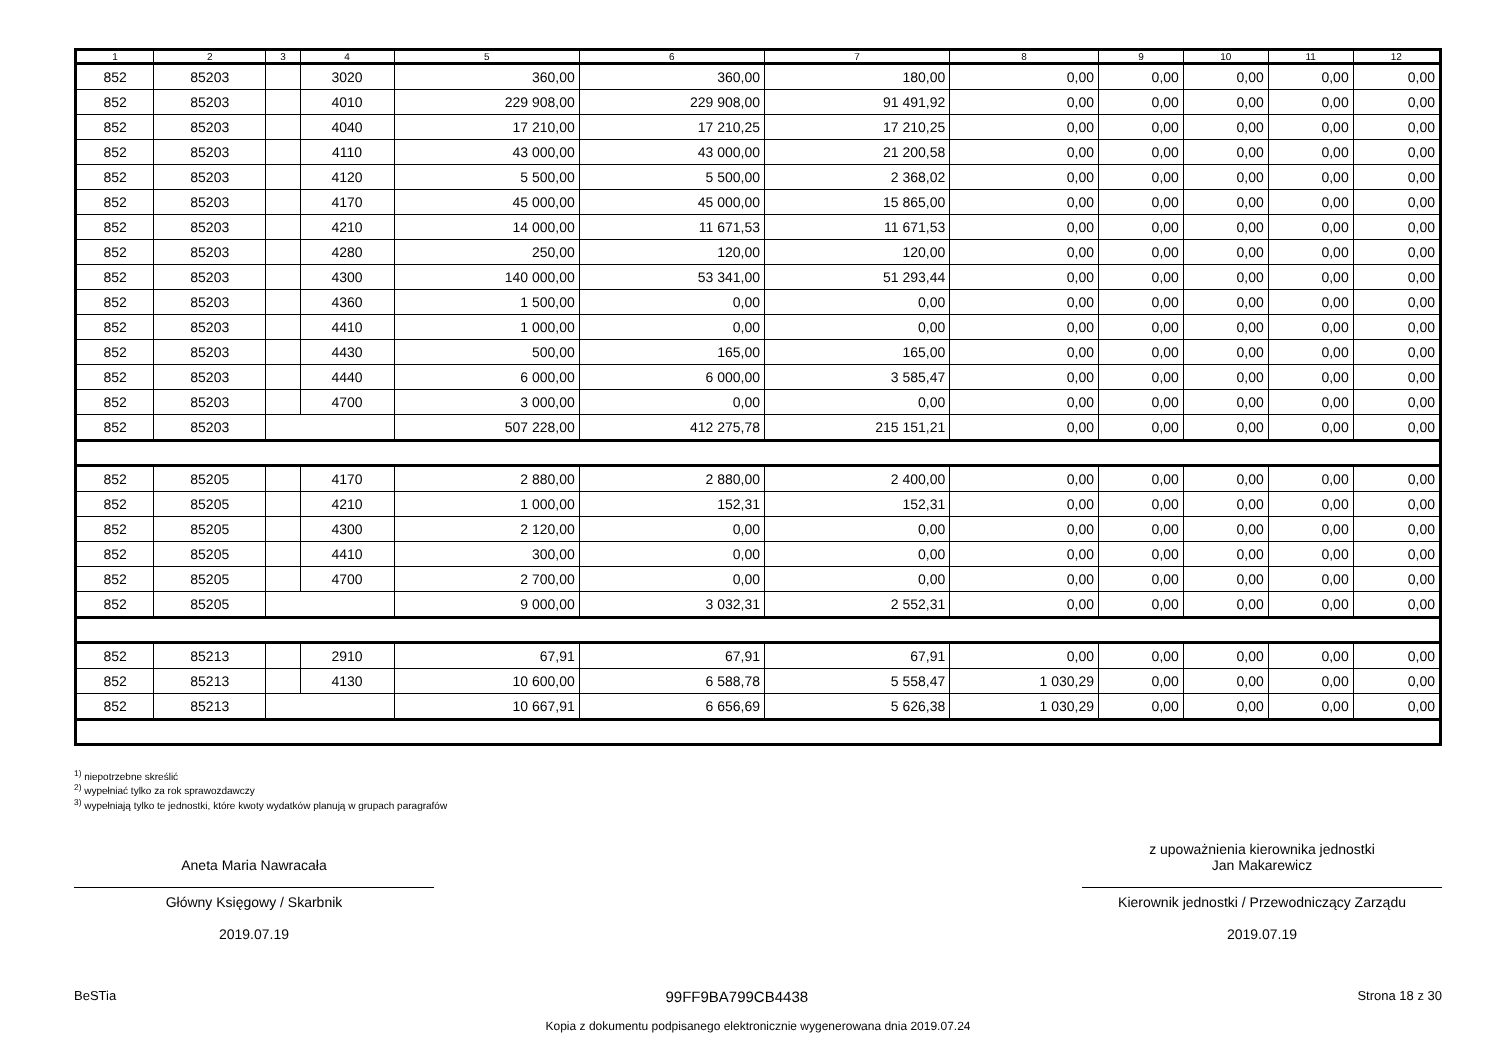| 1 | 2 | 3 | 4 | 5 | 6 | 7 | 8 | 9 | 10 | 11 | 12 |
| --- | --- | --- | --- | --- | --- | --- | --- | --- | --- | --- | --- |
| 852 | 85203 | | 3020 | 360,00 | 360,00 | 180,00 | 0,00 | 0,00 | 0,00 | 0,00 | 0,00 |
| 852 | 85203 | | 4010 | 229 908,00 | 229 908,00 | 91 491,92 | 0,00 | 0,00 | 0,00 | 0,00 | 0,00 |
| 852 | 85203 | | 4040 | 17 210,00 | 17 210,25 | 17 210,25 | 0,00 | 0,00 | 0,00 | 0,00 | 0,00 |
| 852 | 85203 | | 4110 | 43 000,00 | 43 000,00 | 21 200,58 | 0,00 | 0,00 | 0,00 | 0,00 | 0,00 |
| 852 | 85203 | | 4120 | 5 500,00 | 5 500,00 | 2 368,02 | 0,00 | 0,00 | 0,00 | 0,00 | 0,00 |
| 852 | 85203 | | 4170 | 45 000,00 | 45 000,00 | 15 865,00 | 0,00 | 0,00 | 0,00 | 0,00 | 0,00 |
| 852 | 85203 | | 4210 | 14 000,00 | 11 671,53 | 11 671,53 | 0,00 | 0,00 | 0,00 | 0,00 | 0,00 |
| 852 | 85203 | | 4280 | 250,00 | 120,00 | 120,00 | 0,00 | 0,00 | 0,00 | 0,00 | 0,00 |
| 852 | 85203 | | 4300 | 140 000,00 | 53 341,00 | 51 293,44 | 0,00 | 0,00 | 0,00 | 0,00 | 0,00 |
| 852 | 85203 | | 4360 | 1 500,00 | 0,00 | 0,00 | 0,00 | 0,00 | 0,00 | 0,00 | 0,00 |
| 852 | 85203 | | 4410 | 1 000,00 | 0,00 | 0,00 | 0,00 | 0,00 | 0,00 | 0,00 | 0,00 |
| 852 | 85203 | | 4430 | 500,00 | 165,00 | 165,00 | 0,00 | 0,00 | 0,00 | 0,00 | 0,00 |
| 852 | 85203 | | 4440 | 6 000,00 | 6 000,00 | 3 585,47 | 0,00 | 0,00 | 0,00 | 0,00 | 0,00 |
| 852 | 85203 | | 4700 | 3 000,00 | 0,00 | 0,00 | 0,00 | 0,00 | 0,00 | 0,00 | 0,00 |
| 852 | 85203 | | | 507 228,00 | 412 275,78 | 215 151,21 | 0,00 | 0,00 | 0,00 | 0,00 | 0,00 |
| 852 | 85205 | | 4170 | 2 880,00 | 2 880,00 | 2 400,00 | 0,00 | 0,00 | 0,00 | 0,00 | 0,00 |
| 852 | 85205 | | 4210 | 1 000,00 | 152,31 | 152,31 | 0,00 | 0,00 | 0,00 | 0,00 | 0,00 |
| 852 | 85205 | | 4300 | 2 120,00 | 0,00 | 0,00 | 0,00 | 0,00 | 0,00 | 0,00 | 0,00 |
| 852 | 85205 | | 4410 | 300,00 | 0,00 | 0,00 | 0,00 | 0,00 | 0,00 | 0,00 | 0,00 |
| 852 | 85205 | | 4700 | 2 700,00 | 0,00 | 0,00 | 0,00 | 0,00 | 0,00 | 0,00 | 0,00 |
| 852 | 85205 | | | 9 000,00 | 3 032,31 | 2 552,31 | 0,00 | 0,00 | 0,00 | 0,00 | 0,00 |
| 852 | 85213 | | 2910 | 67,91 | 67,91 | 67,91 | 0,00 | 0,00 | 0,00 | 0,00 | 0,00 |
| 852 | 85213 | | 4130 | 10 600,00 | 6 588,78 | 5 558,47 | 1 030,29 | 0,00 | 0,00 | 0,00 | 0,00 |
| 852 | 85213 | | | 10 667,91 | 6 656,69 | 5 626,38 | 1 030,29 | 0,00 | 0,00 | 0,00 | 0,00 |
<sup>1)</sup> niepotrzebne skreślić
<sup>2)</sup> wypełniać tylko za rok sprawozdawczy
<sup>3)</sup> wypełniają tylko te jednostki, które kwoty wydatków planują w grupach paragrafów
Aneta Maria Nawracała
Główny Księgowy / Skarbnik
2019.07.19
z upoważnienia kierownika jednostki
Jan Makarewicz
Kierownik jednostki / Przewodniczący Zarządu
2019.07.19
BeSTia 99FF9BA799CB4438 Strona 18 z 30
Kopia z dokumentu podpisanego elektronicznie wygenerowana dnia 2019.07.24